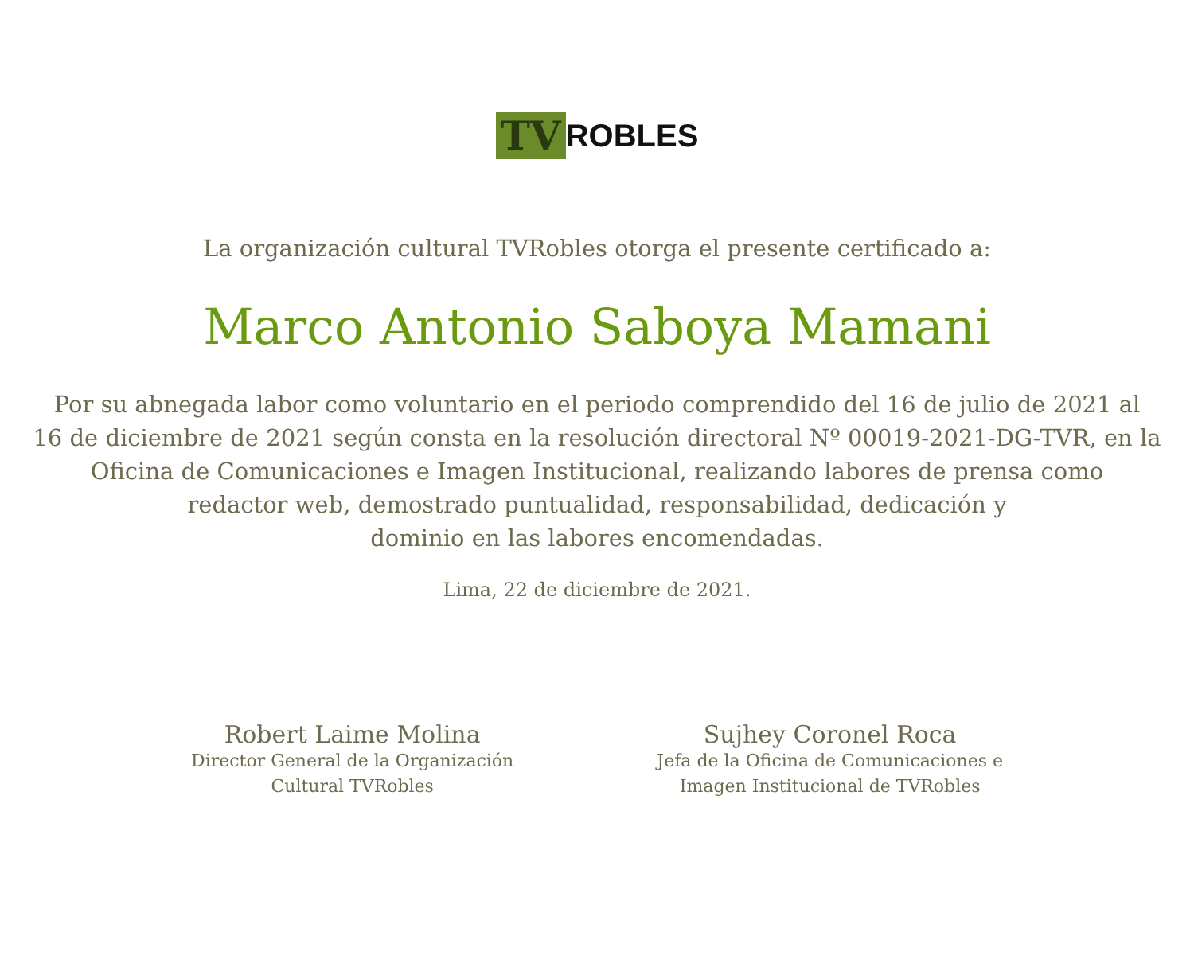TV ROBLES
La organización cultural TVRobles otorga el presente certificado a:
Marco Antonio Saboya Mamani
Por su abnegada labor como voluntario en el periodo comprendido del 16 de julio de 2021 al
16 de diciembre de 2021 según consta en la resolución directoral Nº 00019-2021-DG-TVR, en la
Oficina de Comunicaciones e Imagen Institucional, realizando labores de prensa como
redactor web, demostrado puntualidad, responsabilidad, dedicación y
dominio en las labores encomendadas.
Lima, 22 de diciembre de 2021.
Robert Laime Molina
Director General de la Organización
Cultural TVRobles
Sujhey Coronel Roca
Jefa de la Oficina de Comunicaciones e
Imagen Institucional de TVRobles